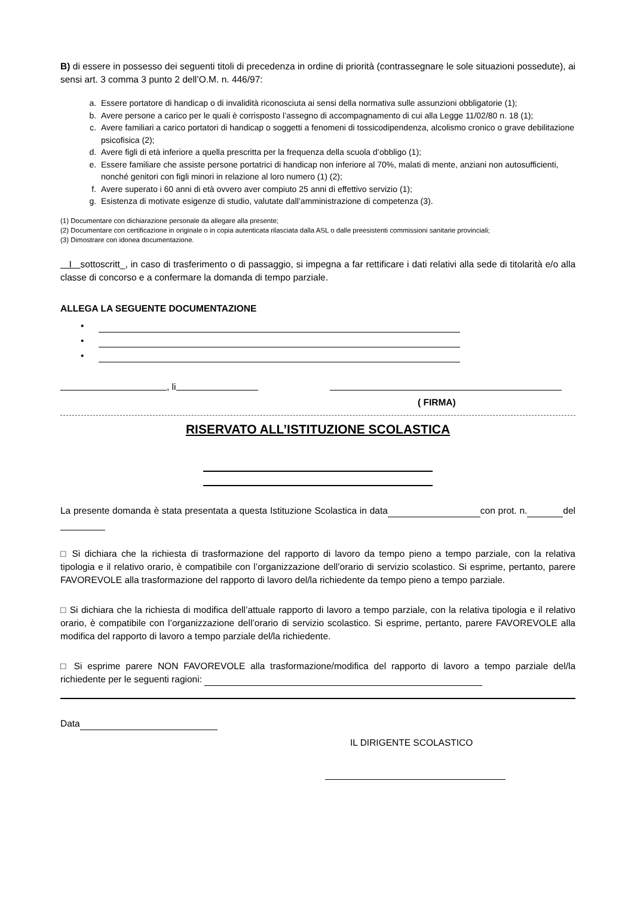B) di essere in possesso dei seguenti titoli di precedenza in ordine di priorità (contrassegnare le sole situazioni possedute), ai sensi art. 3 comma 3 punto 2 dell’O.M. n. 446/97:
a. Essere portatore di handicap o di invalidità riconosciuta ai sensi della normativa sulle assunzioni obbligatorie (1);
b. Avere persone a carico per le quali è corrisposto l’assegno di accompagnamento di cui alla Legge 11/02/80 n. 18 (1);
c. Avere familiari a carico portatori di handicap o soggetti a fenomeni di tossicodipendenza, alcolismo cronico o grave debilitazione psicofisica (2);
d. Avere figli di età inferiore a quella prescritta per la frequenza della scuola d’obbligo (1);
e. Essere familiare che assiste persone portatrici di handicap non inferiore al 70%, malati di mente, anziani non autosufficienti, nonché genitori con figli minori in relazione al loro numero (1) (2);
f. Avere superato i 60 anni di età ovvero aver compiuto 25 anni di effettivo servizio (1);
g. Esistenza di motivate esigenze di studio, valutate dall’amministrazione di competenza (3).
(1) Documentare con dichiarazione personale da allegare alla presente;
(2) Documentare con certificazione in originale o in copia autenticata rilasciata dalla ASL o dalle preesistenti commissioni sanitarie provinciali;
(3) Dimostrare con idonea documentazione.
I sottoscritt_, in caso di trasferimento o di passaggio, si impegna a far rettificare i dati relativi alla sede di titolarità e/o alla classe di concorso e a confermare la domanda di tempo parziale.
ALLEGA LA SEGUENTE DOCUMENTAZIONE
•
•
•
, li
( FIRMA)
RISERVATO ALL’ISTITUZIONE SCOLASTICA
La presente domanda è stata presentata a questa Istituzione Scolastica in data con prot. n. del
□ Si dichiara che la richiesta di trasformazione del rapporto di lavoro da tempo pieno a tempo parziale, con la relativa tipologia e il relativo orario, è compatibile con l’organizzazione dell’orario di servizio scolastico. Si esprime, pertanto, parere FAVOREVOLE alla trasformazione del rapporto di lavoro del/la richiedente da tempo pieno a tempo parziale.
□ Si dichiara che la richiesta di modifica dell’attuale rapporto di lavoro a tempo parziale, con la relativa tipologia e il relativo orario, è compatibile con l’organizzazione dell’orario di servizio scolastico. Si esprime, pertanto, parere FAVOREVOLE alla modifica del rapporto di lavoro a tempo parziale del/la richiedente.
□ Si esprime parere NON FAVOREVOLE alla trasformazione/modifica del rapporto di lavoro a tempo parziale del/la richiedente per le seguenti ragioni:
Data
IL DIRIGENTE SCOLASTICO